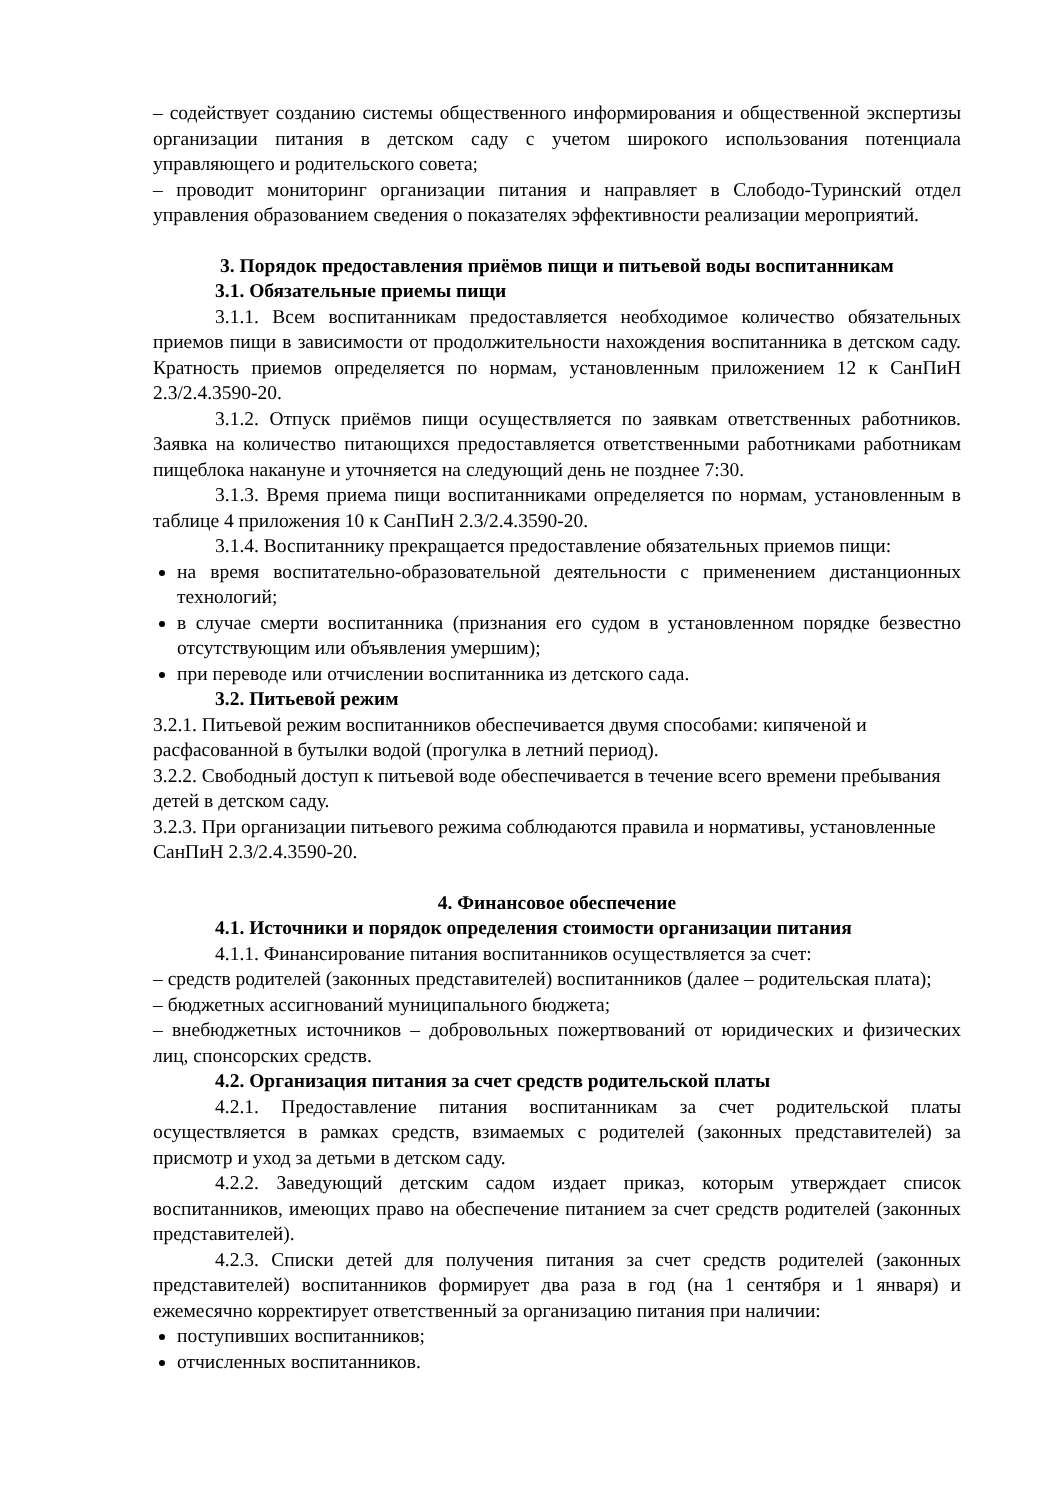– содействует созданию системы общественного информирования и общественной экспертизы организации питания в детском саду с учетом широкого использования потенциала управляющего и родительского совета;
– проводит мониторинг организации питания и направляет в Слободо-Туринский отдел управления образованием сведения о показателях эффективности реализации мероприятий.
3. Порядок предоставления приёмов пищи и питьевой воды воспитанникам
3.1. Обязательные приемы пищи
3.1.1. Всем воспитанникам предоставляется необходимое количество обязательных приемов пищи в зависимости от продолжительности нахождения воспитанника в детском саду. Кратность приемов определяется по нормам, установленным приложением 12 к СанПиН 2.3/2.4.3590-20.
3.1.2. Отпуск приёмов пищи осуществляется по заявкам ответственных работников. Заявка на количество питающихся предоставляется ответственными работниками работникам пищеблока накануне и уточняется на следующий день не позднее 7:30.
3.1.3. Время приема пищи воспитанниками определяется по нормам, установленным в таблице 4 приложения 10 к СанПиН 2.3/2.4.3590-20.
3.1.4. Воспитаннику прекращается предоставление обязательных приемов пищи:
на время воспитательно-образовательной деятельности с применением дистанционных технологий;
в случае смерти воспитанника (признания его судом в установленном порядке безвестно отсутствующим или объявления умершим);
при переводе или отчислении воспитанника из детского сада.
3.2. Питьевой режим
3.2.1. Питьевой режим воспитанников обеспечивается двумя способами: кипяченой и расфасованной в бутылки водой (прогулка в летний период).
3.2.2. Свободный доступ к питьевой воде обеспечивается в течение всего времени пребывания детей в детском саду.
3.2.3. При организации питьевого режима соблюдаются правила и нормативы, установленные СанПиН 2.3/2.4.3590-20.
4. Финансовое обеспечение
4.1. Источники и порядок определения стоимости организации питания
4.1.1. Финансирование питания воспитанников осуществляется за счет:
– средств родителей (законных представителей) воспитанников (далее – родительская плата);
– бюджетных ассигнований муниципального бюджета;
– внебюджетных источников – добровольных пожертвований от юридических и физических лиц, спонсорских средств.
4.2. Организация питания за счет средств родительской платы
4.2.1. Предоставление питания воспитанникам за счет родительской платы осуществляется в рамках средств, взимаемых с родителей (законных представителей) за присмотр и уход за детьми в детском саду.
4.2.2. Заведующий детским садом издает приказ, которым утверждает список воспитанников, имеющих право на обеспечение питанием за счет средств родителей (законных представителей).
4.2.3. Списки детей для получения питания за счет средств родителей (законных представителей) воспитанников формирует два раза в год (на 1 сентября и 1 января) и ежемесячно корректирует ответственный за организацию питания при наличии:
поступивших воспитанников;
отчисленных воспитанников.